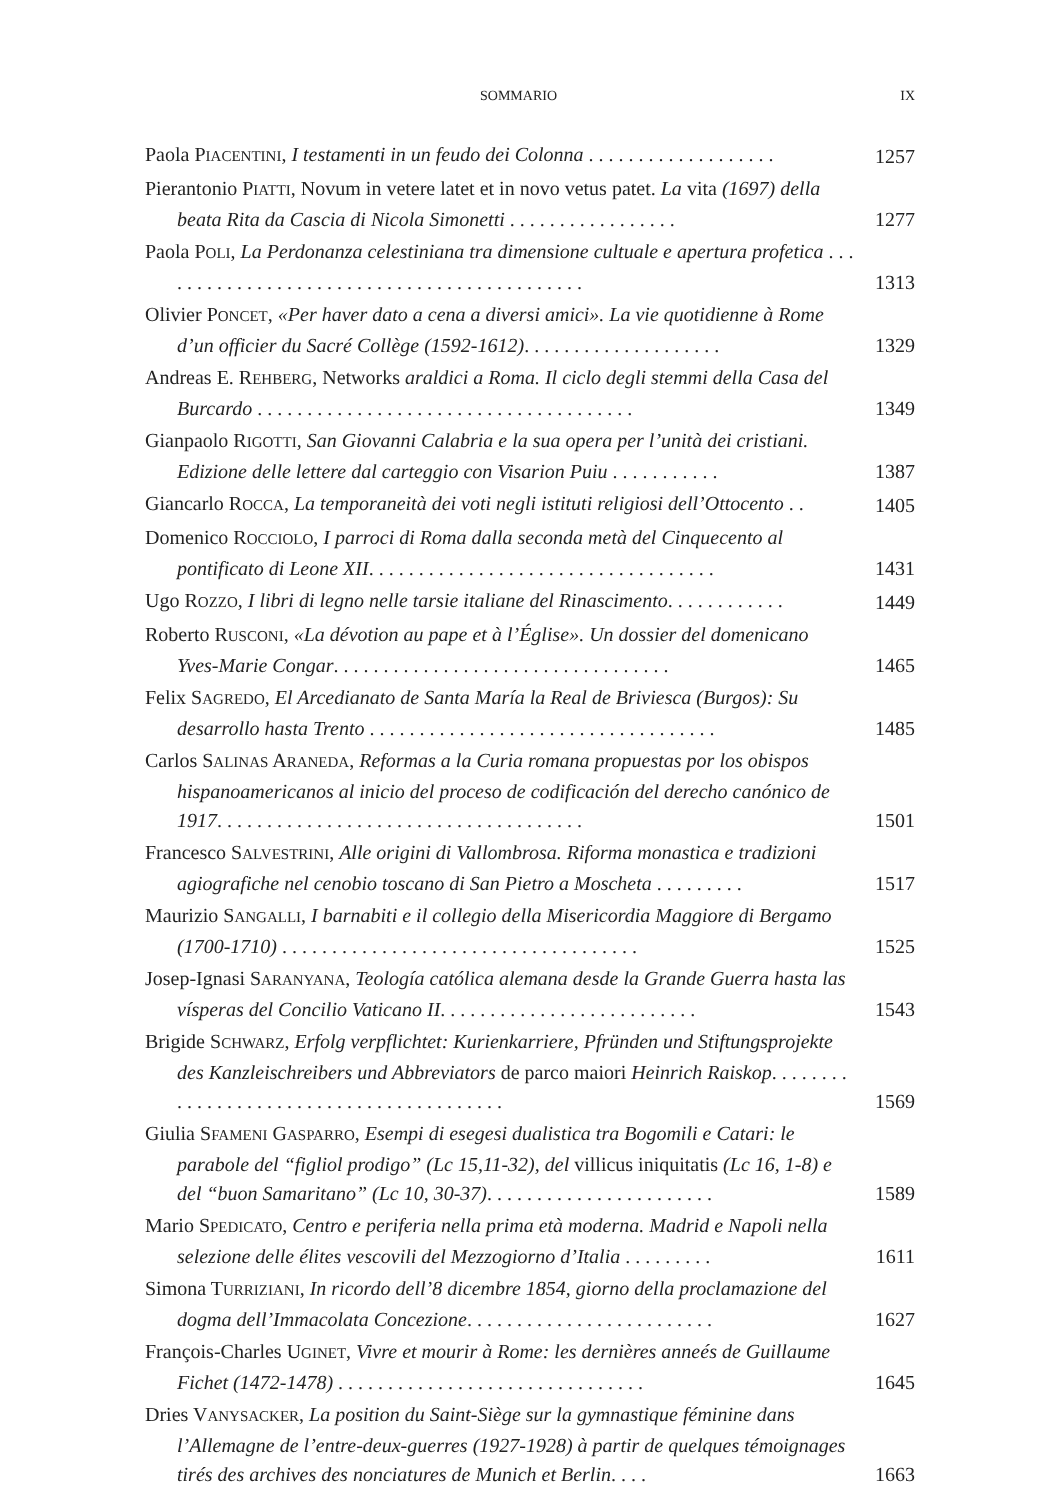SOMMARIO IX
Paola PIACENTINI, I testamenti in un feudo dei Colonna . . . . . . . . . . . . . . . . . . .
1257
Pierantonio PIATTI, Novum in vetere latet et in novo vetus patet. La vita (1697) della beata Rita da Cascia di Nicola Simonetti . . . . . . . . . . . . . . . . .
1277
Paola POLI, La Perdonanza celestiniana tra dimensione cultuale e apertura profetica . . . . . . . . . . . . . . . . . . . . . . . . . . . . . . . . . . . . . . . . . . . .
1313
Olivier PONCET, «Per haver dato a cena a diversi amici». La vie quotidienne à Rome d’un officier du Sacré Collège (1592-1612). . . . . . . . . . . . . . . . . . . .
1329
Andreas E. REHBERG, Networks araldici a Roma. Il ciclo degli stemmi della Casa del Burcardo . . . . . . . . . . . . . . . . . . . . . . . . . . . . . . . . . . . . . .
1349
Gianpaolo RIGOTTI, San Giovanni Calabria e la sua opera per l’unità dei cristiani. Edizione delle lettere dal carteggio con Visarion Puiu . . . . . . . . . . .
1387
Giancarlo ROCCA, La temporaneità dei voti negli istituti religiosi dell’Ottocento . .
1405
Domenico ROCCIOLO, I parroci di Roma dalla seconda metà del Cinquecento al pontificato di Leone XII. . . . . . . . . . . . . . . . . . . . . . . . . . . . . . . . . . .
1431
Ugo ROZZO, I libri di legno nelle tarsie italiane del Rinascimento. . . . . . . . . . . .
1449
Roberto RUSCONI, «La dévotion au pape et à l’Église». Un dossier del domenicano Yves-Marie Congar. . . . . . . . . . . . . . . . . . . . . . . . . . . . . . . . . .
1465
Felix SAGREDO, El Arcedianato de Santa María la Real de Briviesca (Burgos): Su desarrollo hasta Trento . . . . . . . . . . . . . . . . . . . . . . . . . . . . . . . . . . .
1485
Carlos SALINAS ARANEDA, Reformas a la Curia romana propuestas por los obispos hispanoamericanos al inicio del proceso de codificación del derecho canónico de 1917. . . . . . . . . . . . . . . . . . . . . . . . . . . . . . . . . . . . .
1501
Francesco SALVESTRINI, Alle origini di Vallombrosa. Riforma monastica e tradizioni agiografiche nel cenobio toscano di San Pietro a Moscheta . . . . . . . . .
1517
Maurizio SANGALLI, I barnabiti e il collegio della Misericordia Maggiore di Bergamo (1700-1710) . . . . . . . . . . . . . . . . . . . . . . . . . . . . . . . . . . . .
1525
Josep-Ignasi SARANYANA, Teología católica alemana desde la Grande Guerra hasta las vísperas del Concilio Vaticano II. . . . . . . . . . . . . . . . . . . . . . . . . .
1543
Brigide SCHWARZ, Erfolg verpflichtet: Kurienkarriere, Pfründen und Stiftungsprojekte des Kanzleischreibers und Abbreviators de parco maiori Heinrich Raiskop. . . . . . . . . . . . . . . . . . . . . . . . . . . . . . . . . . . . . . . . .
1569
Giulia SFAMENI GASPARRO, Esempi di esegesi dualistica tra Bogomili e Catari: le parabole del “figliol prodigo” (Lc 15,11-32), del villicus iniquitatis (Lc 16, 1-8) e del “buon Samaritano” (Lc 10, 30-37). . . . . . . . . . . . . . . . . . . . . . .
1589
Mario SPEDICATO, Centro e periferia nella prima età moderna. Madrid e Napoli nella selezione delle élites vescovili del Mezzogiorno d’Italia . . . . . . . . .
1611
Simona TURRIZIANI, In ricordo dell’8 dicembre 1854, giorno della proclamazione del dogma dell’Immacolata Concezione. . . . . . . . . . . . . . . . . . . . . . . . .
1627
François-Charles UGINET, Vivre et mourir à Rome: les dernières anneés de Guillaume Fichet (1472-1478) . . . . . . . . . . . . . . . . . . . . . . . . . . . . . . .
1645
Dries VANYSACKER, La position du Saint-Siège sur la gymnastique féminine dans l’Allemagne de l’entre-deux-guerres (1927-1928) à partir de quelques témoignages tirés des archives des nonciatures de Munich et Berlin. . . .
1663